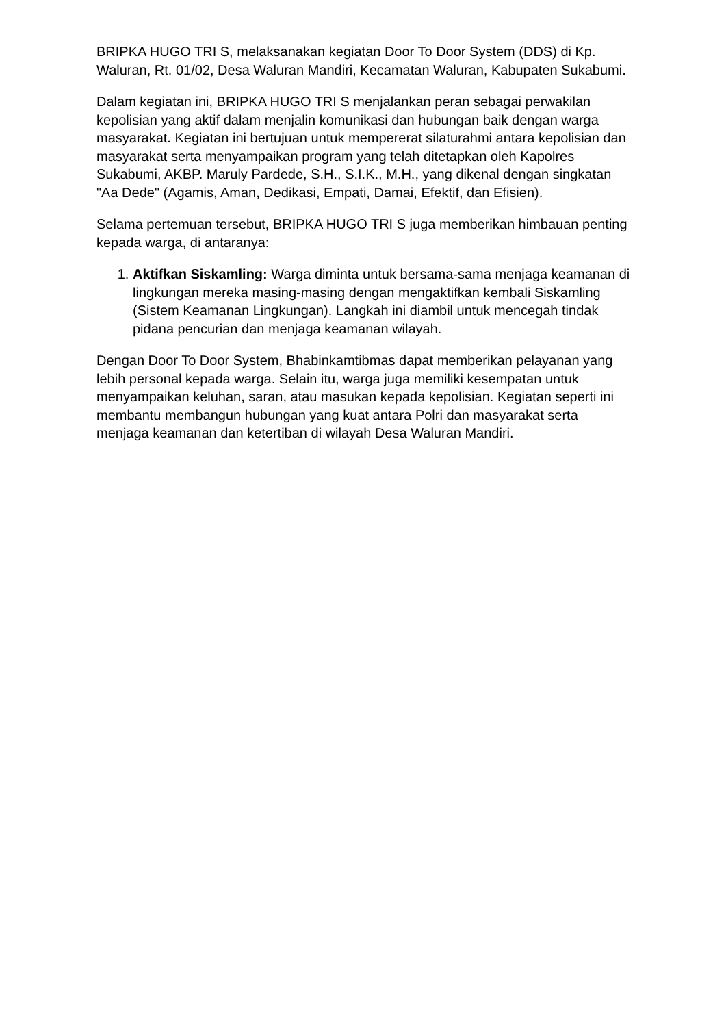BRIPKA HUGO TRI S, melaksanakan kegiatan Door To Door System (DDS) di Kp. Waluran, Rt. 01/02, Desa Waluran Mandiri, Kecamatan Waluran, Kabupaten Sukabumi.
Dalam kegiatan ini, BRIPKA HUGO TRI S menjalankan peran sebagai perwakilan kepolisian yang aktif dalam menjalin komunikasi dan hubungan baik dengan warga masyarakat. Kegiatan ini bertujuan untuk mempererat silaturahmi antara kepolisian dan masyarakat serta menyampaikan program yang telah ditetapkan oleh Kapolres Sukabumi, AKBP. Maruly Pardede, S.H., S.I.K., M.H., yang dikenal dengan singkatan "Aa Dede" (Agamis, Aman, Dedikasi, Empati, Damai, Efektif, dan Efisien).
Selama pertemuan tersebut, BRIPKA HUGO TRI S juga memberikan himbauan penting kepada warga, di antaranya:
1. Aktifkan Siskamling: Warga diminta untuk bersama-sama menjaga keamanan di lingkungan mereka masing-masing dengan mengaktifkan kembali Siskamling (Sistem Keamanan Lingkungan). Langkah ini diambil untuk mencegah tindak pidana pencurian dan menjaga keamanan wilayah.
Dengan Door To Door System, Bhabinkamtibmas dapat memberikan pelayanan yang lebih personal kepada warga. Selain itu, warga juga memiliki kesempatan untuk menyampaikan keluhan, saran, atau masukan kepada kepolisian. Kegiatan seperti ini membantu membangun hubungan yang kuat antara Polri dan masyarakat serta menjaga keamanan dan ketertiban di wilayah Desa Waluran Mandiri.